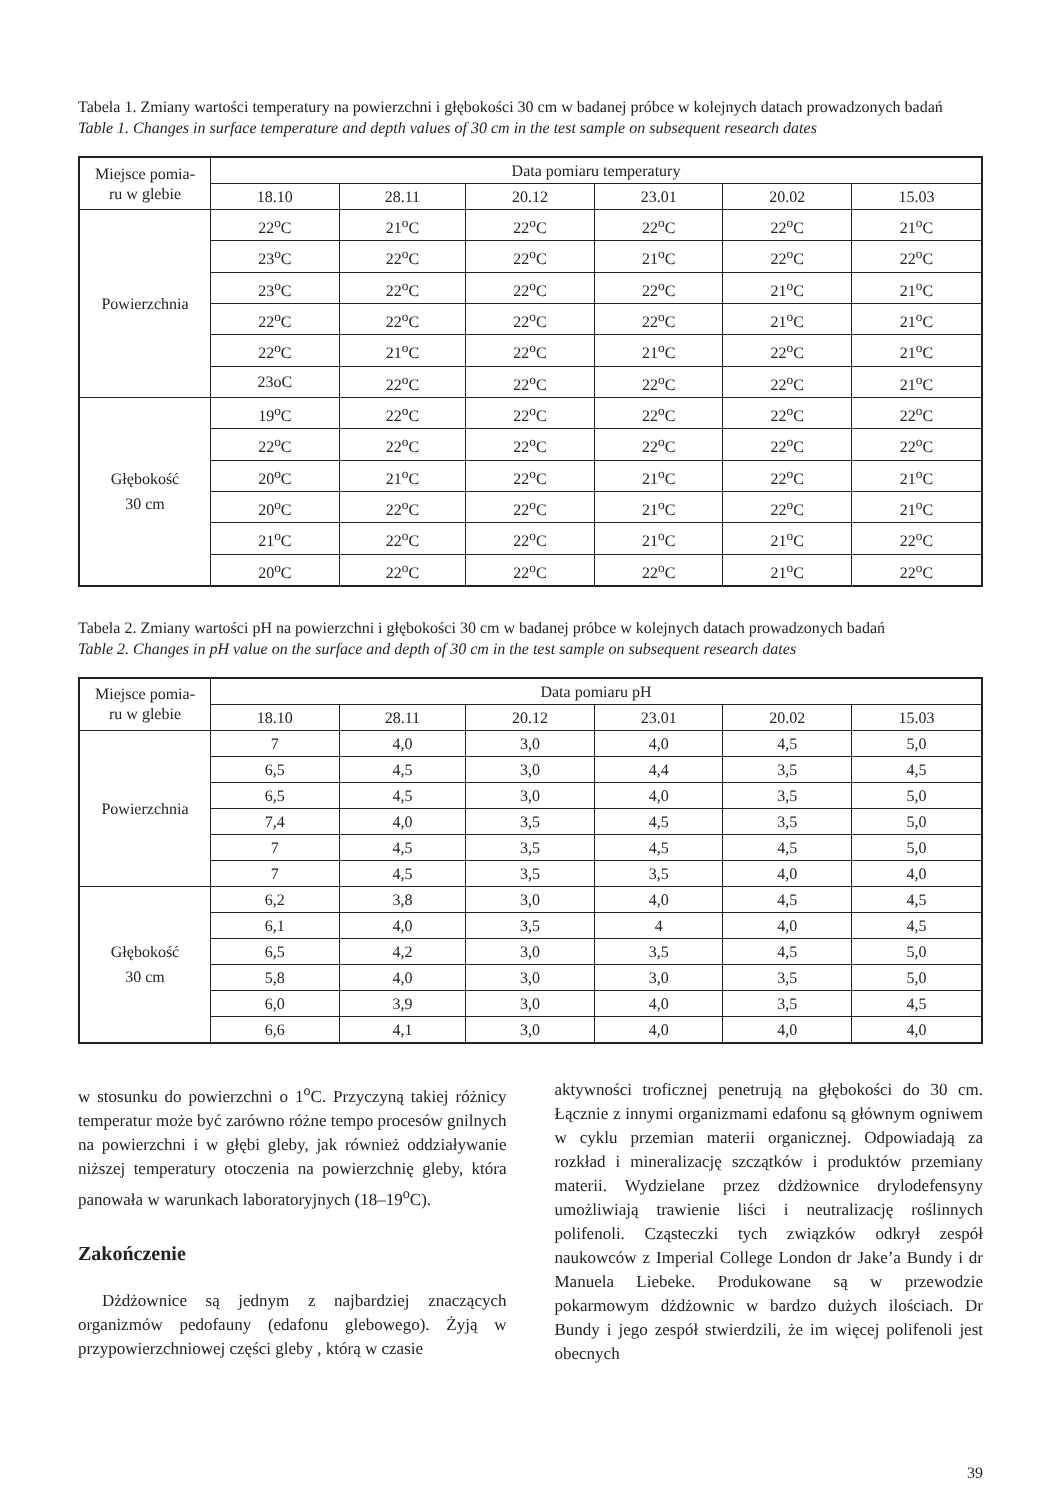Tabela 1. Zmiany wartości temperatury na powierzchni i głębokości 30 cm w badanej próbce w kolejnych datach prowadzonych badań
Table 1. Changes in surface temperature and depth values of 30 cm in the test sample on subsequent research dates
| Miejsce pomia- ru w glebie | Data pomiaru temperatury | | | | | |
| --- | --- | --- | --- | --- | --- | --- |
| | 18.10 | 28.11 | 20.12 | 23.01 | 20.02 | 15.03 |
| Powierzchnia | 22<sup>o</sup>C | 21<sup>o</sup>C | 22<sup>o</sup>C | 22<sup>o</sup>C | 22<sup>o</sup>C | 21<sup>o</sup>C |
| | 23<sup>o</sup>C | 22<sup>o</sup>C | 22<sup>o</sup>C | 21<sup>o</sup>C | 22<sup>o</sup>C | 22<sup>o</sup>C |
| | 23<sup>o</sup>C | 22<sup>o</sup>C | 22<sup>o</sup>C | 22<sup>o</sup>C | 21<sup>o</sup>C | 21<sup>o</sup>C |
| | 22<sup>o</sup>C | 22<sup>o</sup>C | 22<sup>o</sup>C | 22<sup>o</sup>C | 21<sup>o</sup>C | 21<sup>o</sup>C |
| | 22<sup>o</sup>C | 21<sup>o</sup>C | 22<sup>o</sup>C | 21<sup>o</sup>C | 22<sup>o</sup>C | 21<sup>o</sup>C |
| | 23oC | 22<sup>o</sup>C | 22<sup>o</sup>C | 22<sup>o</sup>C | 22<sup>o</sup>C | 21<sup>o</sup>C |
| Głębokość 30 cm | 19<sup>o</sup>C | 22<sup>o</sup>C | 22<sup>o</sup>C | 22<sup>o</sup>C | 22<sup>o</sup>C | 22<sup>o</sup>C |
| | 22<sup>o</sup>C | 22<sup>o</sup>C | 22<sup>o</sup>C | 22<sup>o</sup>C | 22<sup>o</sup>C | 22<sup>o</sup>C |
| | 20<sup>o</sup>C | 21<sup>o</sup>C | 22<sup>o</sup>C | 21<sup>o</sup>C | 22<sup>o</sup>C | 21<sup>o</sup>C |
| | 20<sup>o</sup>C | 22<sup>o</sup>C | 22<sup>o</sup>C | 21<sup>o</sup>C | 22<sup>o</sup>C | 21<sup>o</sup>C |
| | 21<sup>o</sup>C | 22<sup>o</sup>C | 22<sup>o</sup>C | 21<sup>o</sup>C | 21<sup>o</sup>C | 22<sup>o</sup>C |
| | 20<sup>o</sup>C | 22<sup>o</sup>C | 22<sup>o</sup>C | 22<sup>o</sup>C | 21<sup>o</sup>C | 22<sup>o</sup>C |
Tabela 2. Zmiany wartości pH na powierzchni i głębokości 30 cm w badanej próbce w kolejnych datach prowadzonych badań
Table 2. Changes in pH value on the surface and depth of 30 cm in the test sample on subsequent research dates
| Miejsce pomia- ru w glebie | Data pomiaru pH | | | | | |
| --- | --- | --- | --- | --- | --- | --- |
| | 18.10 | 28.11 | 20.12 | 23.01 | 20.02 | 15.03 |
| Powierzchnia | 7 | 4,0 | 3,0 | 4,0 | 4,5 | 5,0 |
| | 6,5 | 4,5 | 3,0 | 4,4 | 3,5 | 4,5 |
| | 6,5 | 4,5 | 3,0 | 4,0 | 3,5 | 5,0 |
| | 7,4 | 4,0 | 3,5 | 4,5 | 3,5 | 5,0 |
| | 7 | 4,5 | 3,5 | 4,5 | 4,5 | 5,0 |
| | 7 | 4,5 | 3,5 | 3,5 | 4,0 | 4,0 |
| Głębokość 30 cm | 6,2 | 3,8 | 3,0 | 4,0 | 4,5 | 4,5 |
| | 6,1 | 4,0 | 3,5 | 4 | 4,0 | 4,5 |
| | 6,5 | 4,2 | 3,0 | 3,5 | 4,5 | 5,0 |
| | 5,8 | 4,0 | 3,0 | 3,0 | 3,5 | 5,0 |
| | 6,0 | 3,9 | 3,0 | 4,0 | 3,5 | 4,5 |
| | 6,6 | 4,1 | 3,0 | 4,0 | 4,0 | 4,0 |
w stosunku do powierzchni o 1<sup>o</sup>C. Przyczyną takiej różnicy temperatur może być zarówno różne tempo procesów gnilnych na powierzchni i w głębi gleby, jak również oddziaływanie niższej temperatury otoczenia na powierzchnię gleby, która panowała w warunkach laboratoryjnych (18–19<sup>o</sup>C).
Zakończenie
Dżdżownice są jednym z najbardziej znaczących organizmów pedofauny (edafonu glebowego). Żyją w przypowierzchniowej części gleby , którą w czasie
aktywności troficznej penetrują na głębokości do 30 cm. Łącznie z innymi organizmami edafonu są głównym ogniwem w cyklu przemian materii organicznej. Odpowiadają za rozkład i mineralizację szczątków i produktów przemiany materii. Wydzielane przez dżdżownice drylodefensyny umożliwiają trawienie liści i neutralizację roślinnych polifenoli. Cząsteczki tych związków odkrył zespół naukowców z Imperial College London dr Jake’a Bundy i dr Manuela Liebeke. Produkowane są w przewodzie pokarmowym dżdżownic w bardzo dużych ilościach. Dr Bundy i jego zespół stwierdzili, że im więcej polifenoli jest obecnych
39